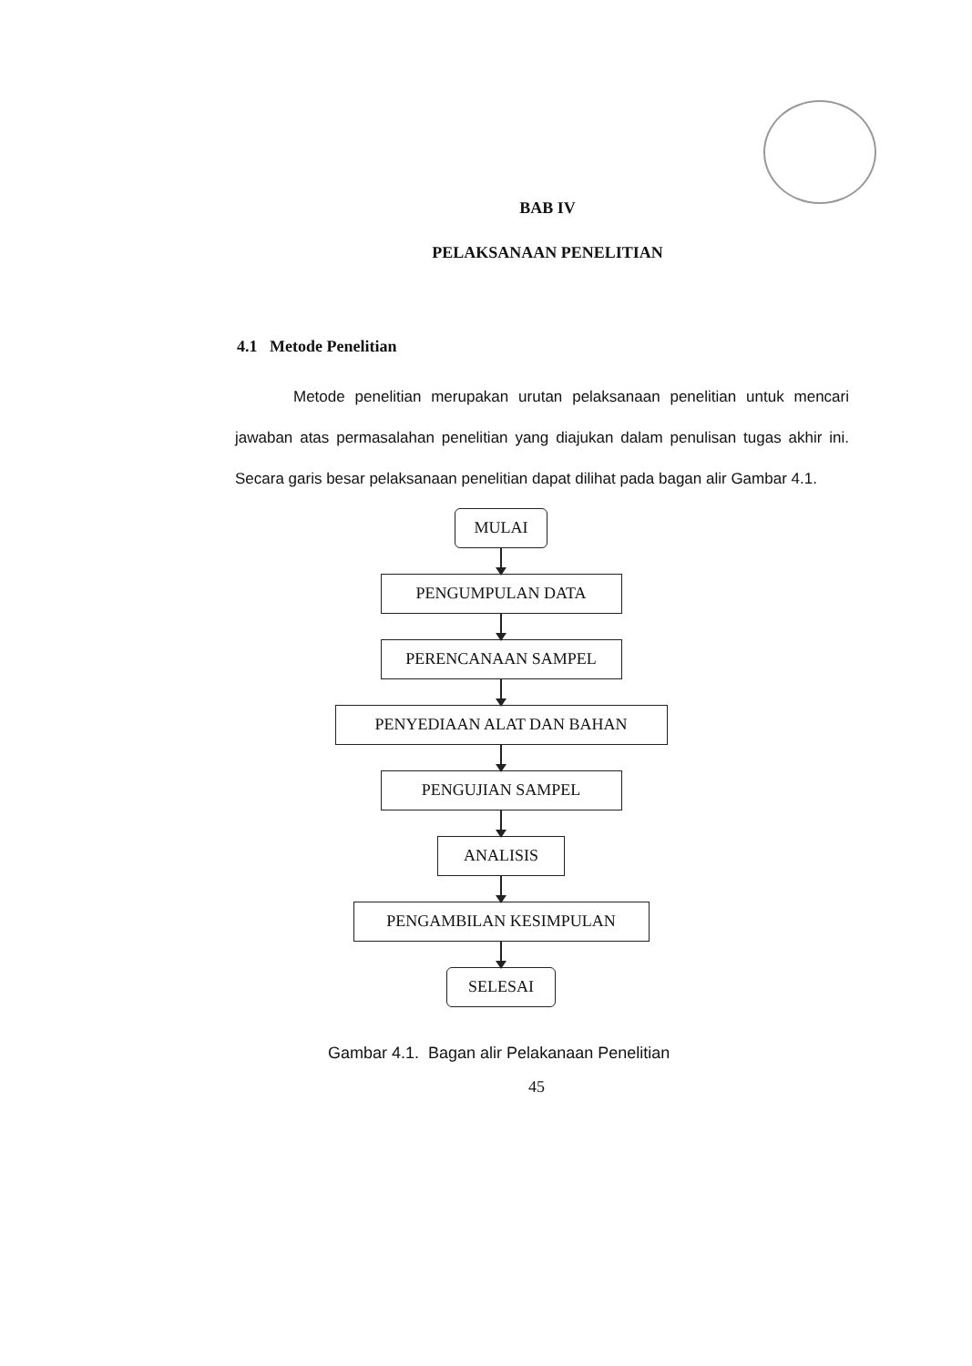BAB IV
PELAKSANAAN PENELITIAN
4.1 Metode Penelitian
Metode penelitian merupakan urutan pelaksanaan penelitian untuk mencari jawaban atas permasalahan penelitian yang diajukan dalam penulisan tugas akhir ini. Secara garis besar pelaksanaan penelitian dapat dilihat pada bagan alir Gambar 4.1.
MULAI
PENGUMPULAN DATA
PERENCANAAN SAMPEL
PENYEDIAAN ALAT DAN BAHAN
PENGUJIAN SAMPEL
ANALISIS
PENGAMBILAN KESIMPULAN
SELESAI
Gambar 4.1. Bagan alir Pelakanaan Penelitian
45